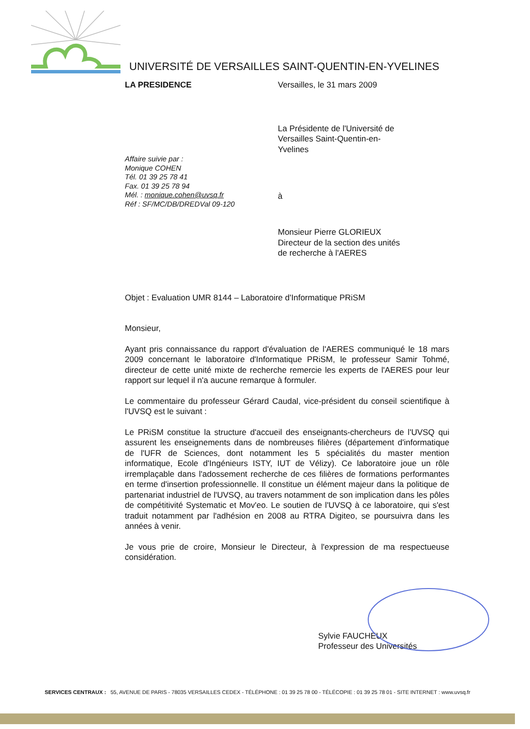UNIVERSITÉ DE VERSAILLES SAINT-QUENTIN-EN-YVELINES
LA PRESIDENCE Versailles, le 31 mars 2009
La Présidente de l'Université de
Versailles Saint-Quentin-en-
Yvelines
Affaire suivie par :
Monique COHEN
Tél. 01 39 25 78 41
Fax. 01 39 25 78 94
Mél. : monique.cohen@uvsq.fr
Réf : SF/MC/DB/DREDVal 09-120
à
Monsieur Pierre GLORIEUX
Directeur de la section des unités
de recherche à l'AERES
Objet : Evaluation UMR 8144 – Laboratoire d'Informatique PRiSM
Monsieur,
Ayant pris connaissance du rapport d'évaluation de l'AERES communiqué le 18 mars 2009 concernant le laboratoire d'Informatique PRiSM, le professeur Samir Tohmé, directeur de cette unité mixte de recherche remercie les experts de l'AERES pour leur rapport sur lequel il n'a aucune remarque à formuler.
Le commentaire du professeur Gérard Caudal, vice-président du conseil scientifique à l'UVSQ est le suivant :
Le PRiSM constitue la structure d'accueil des enseignants-chercheurs de l'UVSQ qui assurent les enseignements dans de nombreuses filières (département d'informatique de l'UFR de Sciences, dont notamment les 5 spécialités du master mention informatique, Ecole d'Ingénieurs ISTY, IUT de Vélizy). Ce laboratoire joue un rôle irremplaçable dans l'adossement recherche de ces filières de formations performantes en terme d'insertion professionnelle. Il constitue un élément majeur dans la politique de partenariat industriel de l'UVSQ, au travers notamment de son implication dans les pôles de compétitivité Systematic et Mov'eo. Le soutien de l'UVSQ à ce laboratoire, qui s'est traduit notamment par l'adhésion en 2008 au RTRA Digiteo, se poursuivra dans les années à venir.
Je vous prie de croire, Monsieur le Directeur, à l'expression de ma respectueuse considération.
Sylvie FAUCHEUX
Professeur des Universités
SERVICES CENTRAUX : 55, AVENUE DE PARIS - 78035 VERSAILLES CEDEX - TÉLÉPHONE : 01 39 25 78 00 - TÉLÉCOPIE : 01 39 25 78 01 - SITE INTERNET : www.uvsq.fr